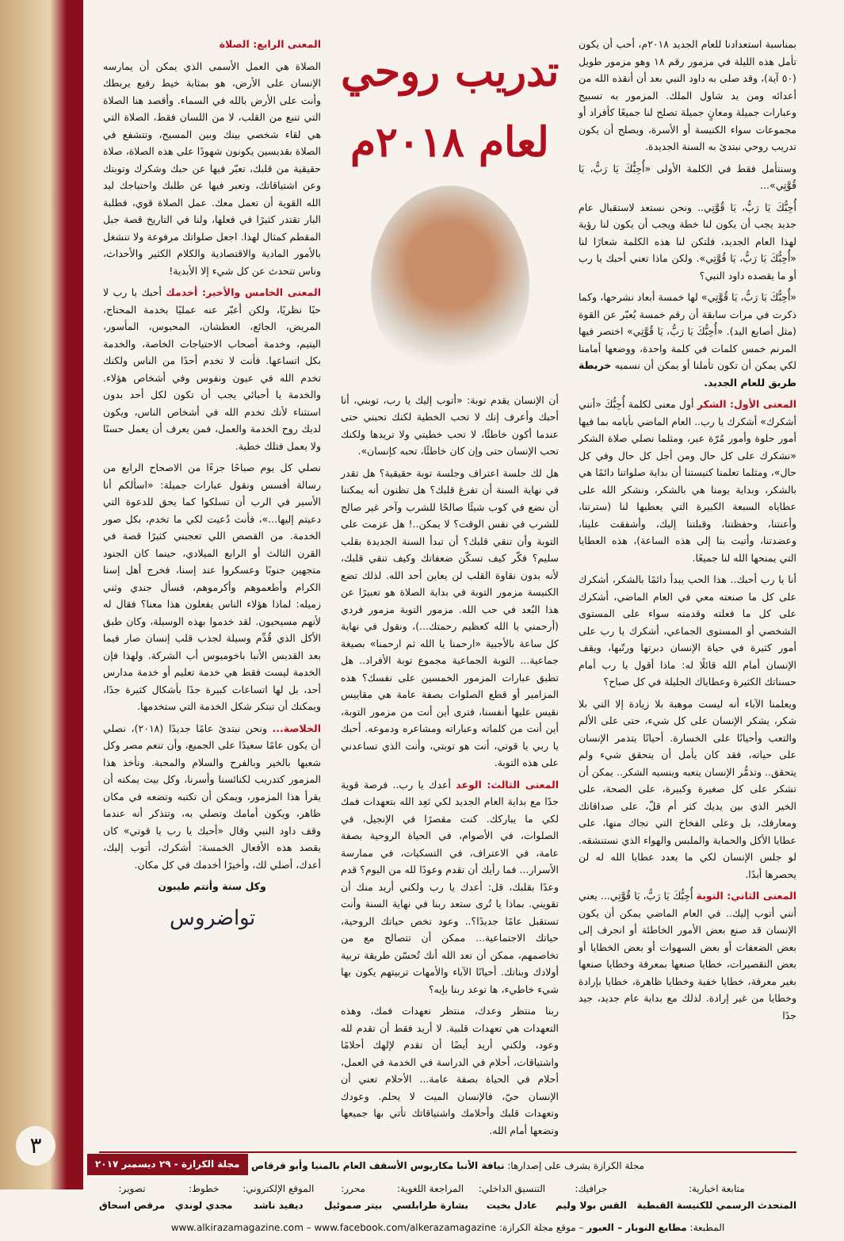بمناسبة استعدادنا للعام الجديد ٢٠١٨م، أحب أن يكون تأمل هذه الليلة في مزمور رقم ١٨ وهو مزمور طويل (٥٠ آية)، وقد صلى به داود النبي بعد أن أنقذه الله من أعدائه ومن يد شاول الملك. المزمور به تسبيح وعبارات جميلة ومعانٍ جميلة تصلح لنا جميعًا كأفراد أو مجموعات سواء الكنيسة أو الأسرة، ويصلح أن يكون تدريب روحي نبتدئ به السنة الجديدة.
وسنتأمل فقط في الكلمة الأولى «أُحِبُّكَ يَا رَبُّ، يَا قُوَّتِي»...
أُحِبُّكَ يَا رَبُّ، يَا قُوَّتِي.. ونحن نستعد لاستقبال عام جديد يجب أن يكون لنا خطة ويجب أن يكون لنا رؤية لهذا العام الجديد، فلتكن لنا هذه الكلمة شعارًا لنا «أُحِبُّكَ يَا رَبُّ، يَا قُوَّتِي». ولكن ماذا تعني أحبك يا رب أو ما يقصده داود النبي؟
«أُحِبُّكَ يَا رَبُّ، يَا قُوَّتِي» لها خمسة أبعاد نشرحها، وكما ذكرت في مرات سابقة أن رقم خمسة يُعبّر عن القوة (مثل أصابع اليد). «أُحِبُّكَ يَا رَبُّ، يَا قُوَّتِي» اختصر فيها المرنم خمس كلمات في كلمة واحدة، ووضعها أمامنا لكي يمكن أن تكون تأملنا أو يمكن أن نسميه خريطة طريق للعام الجديد.
المعنى الأول: الشكر أول معنى لكلمة أُحِبُّكَ «أنني أشكرك» أشكرك يا رب.. العام الماضي بأيامه بما فيها أمور حلوة وأمور مُرّة عبر، ومثلما نصلي صلاة الشكر «نشكرك على كل حال ومن أجل كل حال وفي كل حال»، ومثلما تعلمنا كنيستنا أن بداية صلواتنا دائمًا هي بالشكر، وبداية يومنا هي بالشكر، ونشكر الله على عطاياه السبعة الكبيرة التي يعطيها لنا (سترتنا، وأعنتنا، وحفظتنا، وقبلتنا إليك، وأشفقت علينا، وعضدتنا، وأتيت بنا إلى هذه الساعة)، هذه العطايا التي يمنحها الله لنا جميعًا.
أنا يا رب أحبك.. هذا الحب يبدأ دائمًا بالشكر، أشكرك على كل ما صنعته معي في العام الماضي، أشكرك على كل ما فعلته وقدمته سواء على المستوى الشخصي أو المستوى الجماعي، أشكرك يا رب على أمور كثيرة في حياة الإنسان دبرتها ورتّبها، ويقف الإنسان أمام الله قائلًا له: ماذا أقول يا رب أمام حسناتك الكثيرة وعطاياك الجليلة في كل صباح؟
ويعلمنا الآباء أنه ليست موهبة بلا زيادة إلا التي بلا شكر، يشكر الإنسان على كل شيء، حتى على الألم والتعب وأحيانًا على الخسارة. أحيانًا يتذمر الإنسان على حياته، فقد كان يأمل أن يتحقق شيء ولم يتحقق.. وتذمُّر الإنسان يتعبه وينسيه الشكر.. يمكن أن تشكر على كل صغيرة وكبيرة، على الصحة، على الخير الذي بين يديك كثر أم قلّ، على صداقاتك ومعارفك، بل وعلى الفخاخ التي نجاك منها، على عطايا الأكل والحماية والملبس والهواء الذي نستنشقه. لو جلس الإنسان لكي ما يعدد عطايا الله له لن يحصرها أبدًا.
المعنى الثاني: التوبة أُحِبُّكَ يَا رَبُّ، يَا قُوَّتِي... يعني أنني أتوب إليك.. في العام الماضي يمكن أن يكون الإنسان قد صنع بعض الأمور الخاطئة أو انجرف إلى بعض الضعفات أو بعض السهوات أو بعض الخطايا أو بعض التقصيرات، خطايا صنعها بمعرفة وخطايا صنعها بغير معرفة، خطايا خفية وخطايا ظاهرة، خطايا بإرادة وخطايا من غير إرادة. لذلك مع بداية عام جديد، جيد جدًا
تدريب روحي لعام ٢٠١٨م
أن الإنسان يقدم توبة: «أتوب إليك يا رب، توبني، أنا أحبك وأعرف إنك لا تحب الخطية لكنك تحبني حتى عندما أكون خاطئًا، لا تحب خطيتي ولا تريدها ولكنك تحب الإنسان حتى وإن كان خاطئًا، تحبه كإنسان».
هل لك جلسة اعتراف وجلسة توبة حقيقية؟ هل تقدر في نهاية السنة أن تفرغ قلبك؟ هل تظنون أنه يمكننا أن نضع في كوب شيئًا صالحًا للشرب وآخر غير صالح للشرب في نفس الوقت؟ لا يمكن..! هل عزمت على التوبة وأن تنقي قلبك؟ أن تبدأ السنة الجديدة بقلب سليم؟ فكّر كيف تسكّن ضعفاتك وكيف تنقي قلبك، لأنه بدون نقاوة القلب لن يعاين أحد الله. لذلك تضع الكنيسة مزمور التوبة في بداية الصلاة هو تعبيرًا عن هذا البُعد في حب الله. مزمور التوبة مزمور فردي (أرحمني يا الله كعظيم رحمتك...)، ونقول في نهاية كل ساعة بالأجبية «ارحمنا يا الله ثم ارحمنا» بصيغة جماعية... التوبة الجماعية مجموع توبة الأفراد.. هل تطبق عبارات المزمور الخمسين على نفسك؟ هذه المزامير أو قطع الصلوات بصفة عامة هي مقاييس نقيس عليها أنفسنا، فترى أين أنت من مزمور التوبة، أين أنت من كلماته وعباراته ومشاعره ودموعه. أحبك يا ربي يا قوتي، أنت هو توبتي، وأنت الذي تساعدني على هذه التوبة.
المعنى الثالث: الوعد أعدك يا رب.. فرصة قوية جدًا مع بداية العام الجديد لكي تَعِد الله بتعهدات فمك لكي ما يباركك. كنت مقصرًا في الإنجيل، في الصلوات، في الأصوام، في الحياة الروحية بصفة عامة، في الاعتراف، في التسكيات، في ممارسة الأسرار... فما رأيك أن تقدم وعودًا لله من اليوم؟ قدم وعدًا بقلبك، قل: أعدك يا رب ولكني أريد منك أن تقويني. بماذا يا تُرى ستعد ربنا في نهاية السنة وأنت تستقبل عامًا جديدًا؟.. وعود تخص حياتك الروحية، حياتك الاجتماعية... ممكن أن تتصالح مع من تخاصمهم، ممكن أن تعد الله أنك تُحسّن طريقة تربية أولادك وبناتك. أحيانًا الآباء والأمهات تربيتهم يكون بها شيء خاطيء، ها توعد ربنا بإيه؟
ربنا منتظر وعدك، منتظر تعهدات فمك، وهذه التعهدات هي تعهدات قلبية. لا أريد فقط أن تقدم لله وعود، ولكني أريد أيضًا أن تقدم لإلهك أحلامًا واشتياقات، أحلام في الدراسة في الخدمة في العمل، أحلام في الحياة بصفة عامة... الأحلام تعني أن الإنسان حيّ، فالإنسان الميت لا يحلم. وعودك وتعهدات قلبك وأحلامك واشتياقاتك تأتي بها جميعها وتضعها أمام الله.
المعنى الرابع: الصلاة
الصلاة هي العمل الأسمى الذي يمكن أن يمارسه الإنسان على الأرض، هو بمثابة خيط رفيع يربطك وأنت على الأرض بالله في السماء. وأقصد هنا الصلاة التي تنبع من القلب، لا من اللسان فقط، الصلاة التي هي لقاء شخصي بينك وبين المسيح، وتتشفع في الصلاة بقديسين يكونون شهودًا على هذه الصلاة، صلاة حقيقية من قلبك، تعبّر فيها عن حبك وشكرك وتوبتك وعن اشتياقاتك، وتعبر فيها عن طلبك واحتياجك ليد الله القوية أن تعمل معك. عمل الصلاة قوي، فطلبة البار تقتدر كثيرًا في فعلها، ولنا في التاريخ قصة جبل المقطم كمثال لهذا. اجعل صلواتك مرفوعة ولا تنشغل بالأمور المادية والاقتصادية والكلام الكثير والأحداث، وناس تتحدث عن كل شيء إلا الأبدية!
المعنى الخامس والأخير: أخدمك أحبك يا رب لا حبًا نظريًا، ولكن أعبّر عنه عمليًا بخدمة المحتاج، المريض، الجائع، العطشان، المحبوس، المأسور، اليتيم، وخدمة أصحاب الاحتياجات الخاصة، والخدمة بكل اتساعها. فأنت لا تخدم أحدًا من الناس ولكنك تخدم الله في عيون ونفوس وفي أشخاص هؤلاء. والخدمة يا أحبائي يجب أن تكون لكل أحد بدون استثناء لأنك تخدم الله في أشخاص الناس، ويكون لديك روح الخدمة والعمل، فمن يعرف أن يعمل حسنًا ولا يعمل فتلك خطية.
نصلي كل يوم صباحًا جزءًا من الاصحاح الرابع من رسالة أفسس ونقول عبارات جميلة: «اسألكم أنا الأسير في الرب أن تسلكوا كما يحق للدعوة التي دعيتم إليها...»، فأنت دُعيت لكي ما تخدم، بكل صور الخدمة. من القصص اللي تعجبني كثيرًا قصة في القرن الثالث أو الرابع الميلادي، حينما كان الجنود متجهين جنوبًا وعسكروا عند إسنا، فخرج أهل إسنا الكرام وأطعموهم وأكرموهم، فسأل جندي وثني زميله: لماذا هؤلاء الناس يفعلون هذا معنا؟ فقال له لأنهم مسيحيون. لقد خدموا بهذه الوسيلة، وكان طبق الأكل الذي قُدِّم وسيلة لجذب قلب إنسان صار فيما بعد القديس الأنبا باخوميوس أب الشركة. ولهذا فإن الخدمة ليست فقط هي خدمة تعليم أو خدمة مدارس أحد، بل لها اتساعات كبيرة جدًا بأشكال كثيرة جدًا، ويمكنك أن تبتكر شكل الخدمة التي ستخدمها.
الخلاصة... ونحن نبتدئ عامًا جديدًا (٢٠١٨)، نصلي أن يكون عامًا سعيدًا على الجميع، وأن تنعم مصر وكل شعبها بالخير وبالفرح والسلام والمحبة. ونأخذ هذا المزمور كتدريب لكنائسنا وأسرنا، وكل بيت يمكنه أن يقرأ هذا المزمور، ويمكن أن تكتبه وتضعه في مكان ظاهر، ويكون أمامك وتصلي به، وتتذكر أنه عندما وقف داود النبي وقال «أحبك يا رب يا قوتي» كان يقصد هذه الأفعال الخمسة: أشكرك، أتوب إليك، أعدك، أصلي لك، وأخيرًا أخدمك في كل مكان.
وكل سنة وأنتم طيبون
تواضروس
مجلة الكرازة يشرف على إصدارها: نيافة الأنبا مكاريوس الأسقف العام بالمنيا وأبو قرقاص
متابعة اخبارية:
المتحدث الرسمي للكنيسة القبطية
جرافيك:
القس بولا وليم
التنسيق الداخلي:
عادل بخيت
المراجعة اللغوية:
بشارة طرابلسي
محرر:
بيتر صموئيل
الموقع الإلكتروني:
ديفيد ناشد
خطوط:
مجدي لوندي
تصوير:
مرقص اسحاق
المطبعة: مطابع النوبار – العبور – موقع مجلة الكرازة: www.alkirazamagazine.com – www.facebook.com/alkerazamagazine
٣
مجلة الكرازة - ٢٩ ديسمبر ٢٠١٧